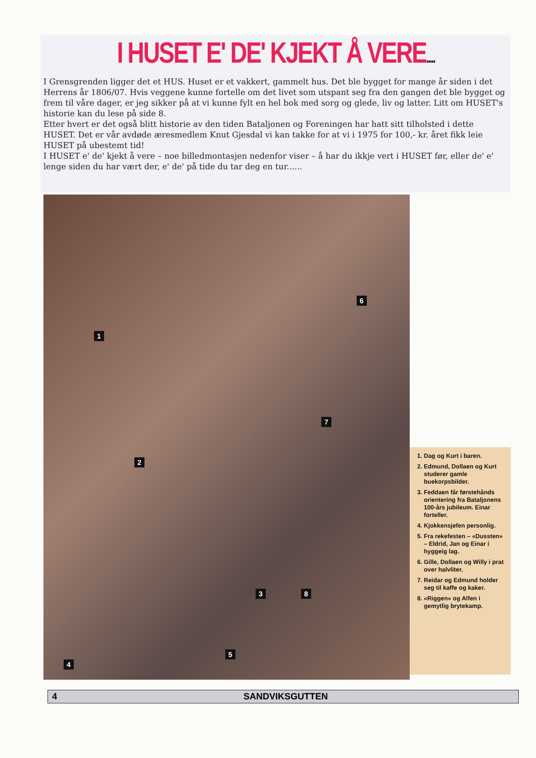I HUSET E' DE' KJEKT Å VERE....
I Grensgrenden ligger det et HUS. Huset er et vakkert, gammelt hus. Det ble bygget for mange år siden i det Herrens år 1806/07. Hvis veggene kunne fortelle om det livet som utspant seg fra den gangen det ble bygget og frem til våre dager, er jeg sikker på at vi kunne fylt en hel bok med sorg og glede, liv og latter. Litt om HUSET's historie kan du lese på side 8.
Etter hvert er det også blitt historie av den tiden Bataljonen og Foreningen har hatt sitt tilholsted i dette HUSET. Det er vår avdøde æresmedlem Knut Gjesdal vi kan takke for at vi i 1975 for 100,- kr. året fikk leie HUSET på ubestemt tid!
I HUSET e' de' kjekt å vere – noe billedmontasjen nedenfor viser – å har du ikkje vert i HUSET før, eller de' e' lenge siden du har vært der, e' de' på tide du tar deg en tur......
1
2
3
4
5
6
7
8
1. Dag og Kurt i baren.
2. Edmund, Dollaen og Kurt studerer gamle buekorpsbilder.
3. Feddaen får førstehånds orientering fra Bataljonens 100-års jubileum. Einar forteller.
4. Kjokkensjefen personlig.
5. Fra rekefesten – «Dussten» – Eldrid, Jan og Einar i hyggeig lag.
6. Gille, Dollaen og Willy i prat over halvliter.
7. Reidar og Edmund holder seg til kaffe og kaker.
8. «Riggen» og Alfen i gemytlig brytekamp.
4 SANDVIKSGUTTEN